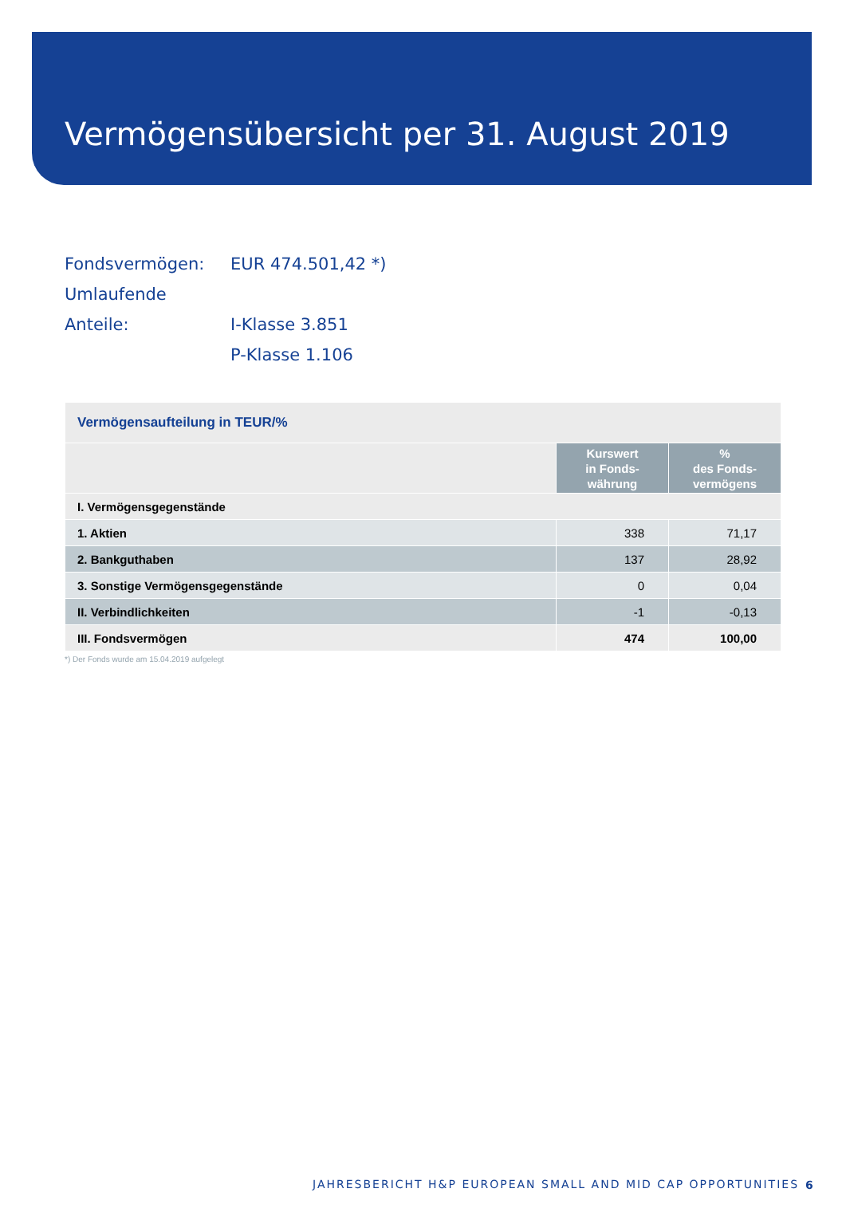Vermögensübersicht per 31. August 2019
Fondsvermögen: EUR 474.501,42 *)
Umlaufende Anteile: I-Klasse 3.851
P-Klasse 1.106
| Vermögensaufteilung in TEUR/% | | |
| --- | --- | --- |
| | Kurswert in Fonds- währung | % des Fonds- vermögens |
| I. Vermögensgegenstände | | |
| 1. Aktien | 338 | 71,17 |
| 2. Bankguthaben | 137 | 28,92 |
| 3. Sonstige Vermögensgegenstände | 0 | 0,04 |
| II. Verbindlichkeiten | -1 | -0,13 |
| III. Fondsvermögen | 474 | 100,00 |
*) Der Fonds wurde am 15.04.2019 aufgelegt
JAHRESBERICHT H&P EUROPEAN SMALL AND MID CAP OPPORTUNITIES
6